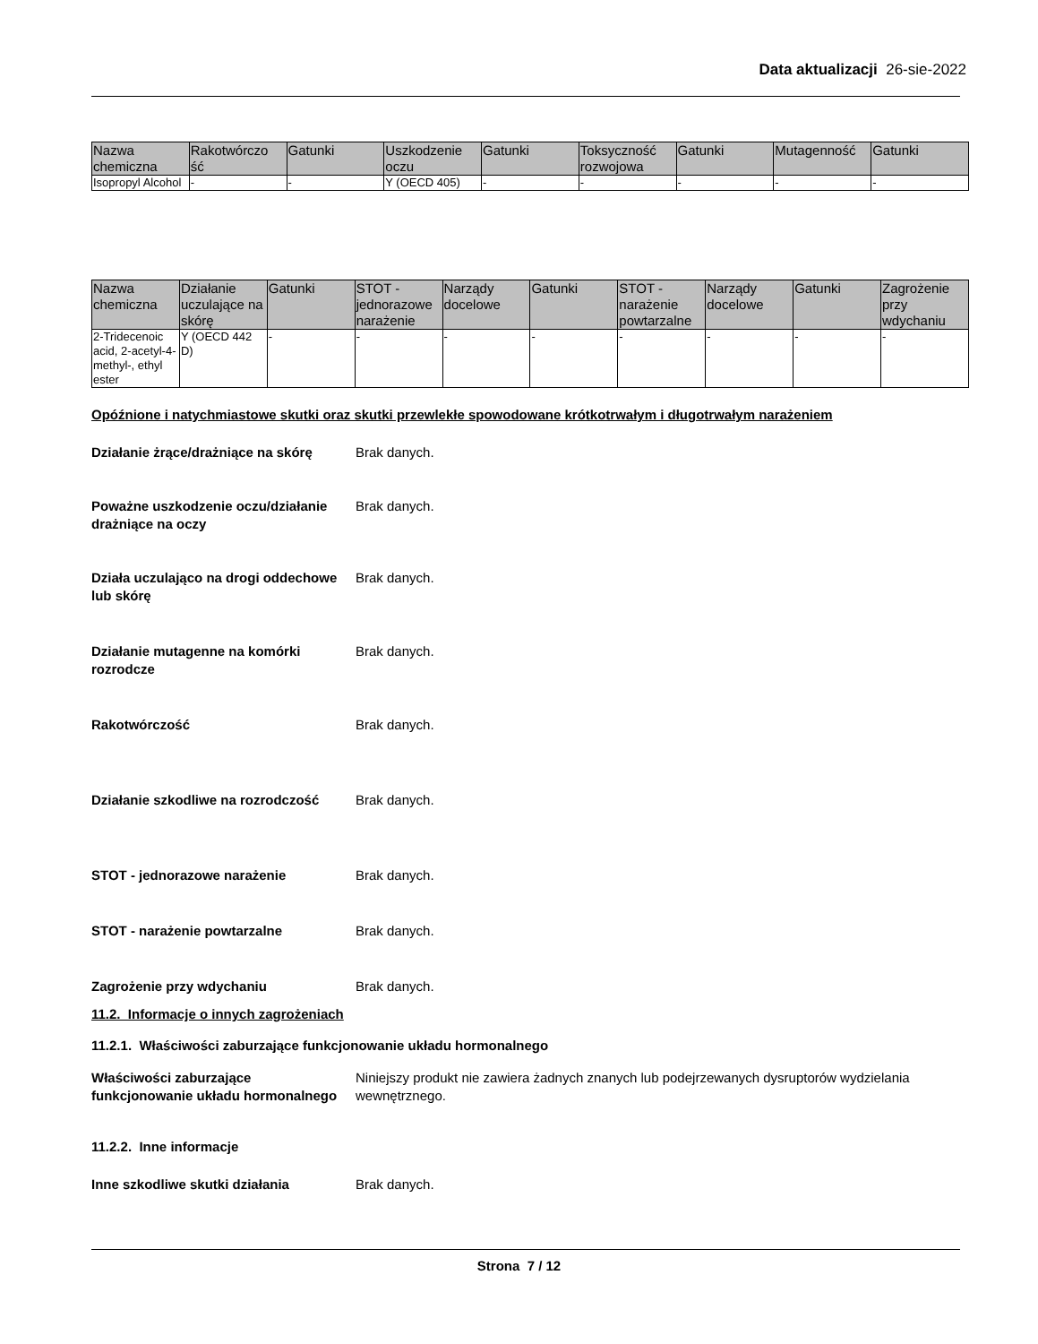Data aktualizacji 26-sie-2022
| Nazwa chemiczna | Rakotwórczo ść | Gatunki | Uszkodzenie oczu | Gatunki | Toksyczność rozwojowa | Gatunki | Mutagenność | Gatunki |
| --- | --- | --- | --- | --- | --- | --- | --- | --- |
| Isopropyl Alcohol | - | - | Y (OECD 405) | - | - | - | - | - |
| Nazwa chemiczna | Działanie uczulające na skórę | Gatunki | STOT - jednorazowe narażenie | Narządy docelowe | Gatunki | STOT - narażenie powtarzalne | Narządy docelowe | Gatunki | Zagrożenie przy wdychaniu |
| --- | --- | --- | --- | --- | --- | --- | --- | --- | --- |
| 2-Tridecenoic acid, 2-acetyl-4-methyl-, ethyl ester | Y (OECD 442 D) | - | - | - | - | - | - | - | - |
Opóźnione i natychmiastowe skutki oraz skutki przewlekłe spowodowane krótkotrwałym i długotrwałym narażeniem
Działanie żrące/drażniące na skórę Brak danych.
Poważne uszkodzenie oczu/działanie drażniące na oczy Brak danych.
Działa uczulająco na drogi oddechowe lub skórę Brak danych.
Działanie mutagenne na komórki rozrodcze Brak danych.
Rakotwórczość Brak danych.
Działanie szkodliwe na rozrodczość Brak danych.
STOT - jednorazowe narażenie Brak danych.
STOT - narażenie powtarzalne Brak danych.
Zagrożenie przy wdychaniu Brak danych.
11.2. Informacje o innych zagrożeniach
11.2.1. Właściwości zaburzające funkcjonowanie układu hormonalnego
Właściwości zaburzające funkcjonowanie układu hormonalnego Niniejszy produkt nie zawiera żadnych znanych lub podejrzewanych dysruptorów wydzielania wewnętrznego.
11.2.2. Inne informacje
Inne szkodliwe skutki działania Brak danych.
Strona 7 / 12